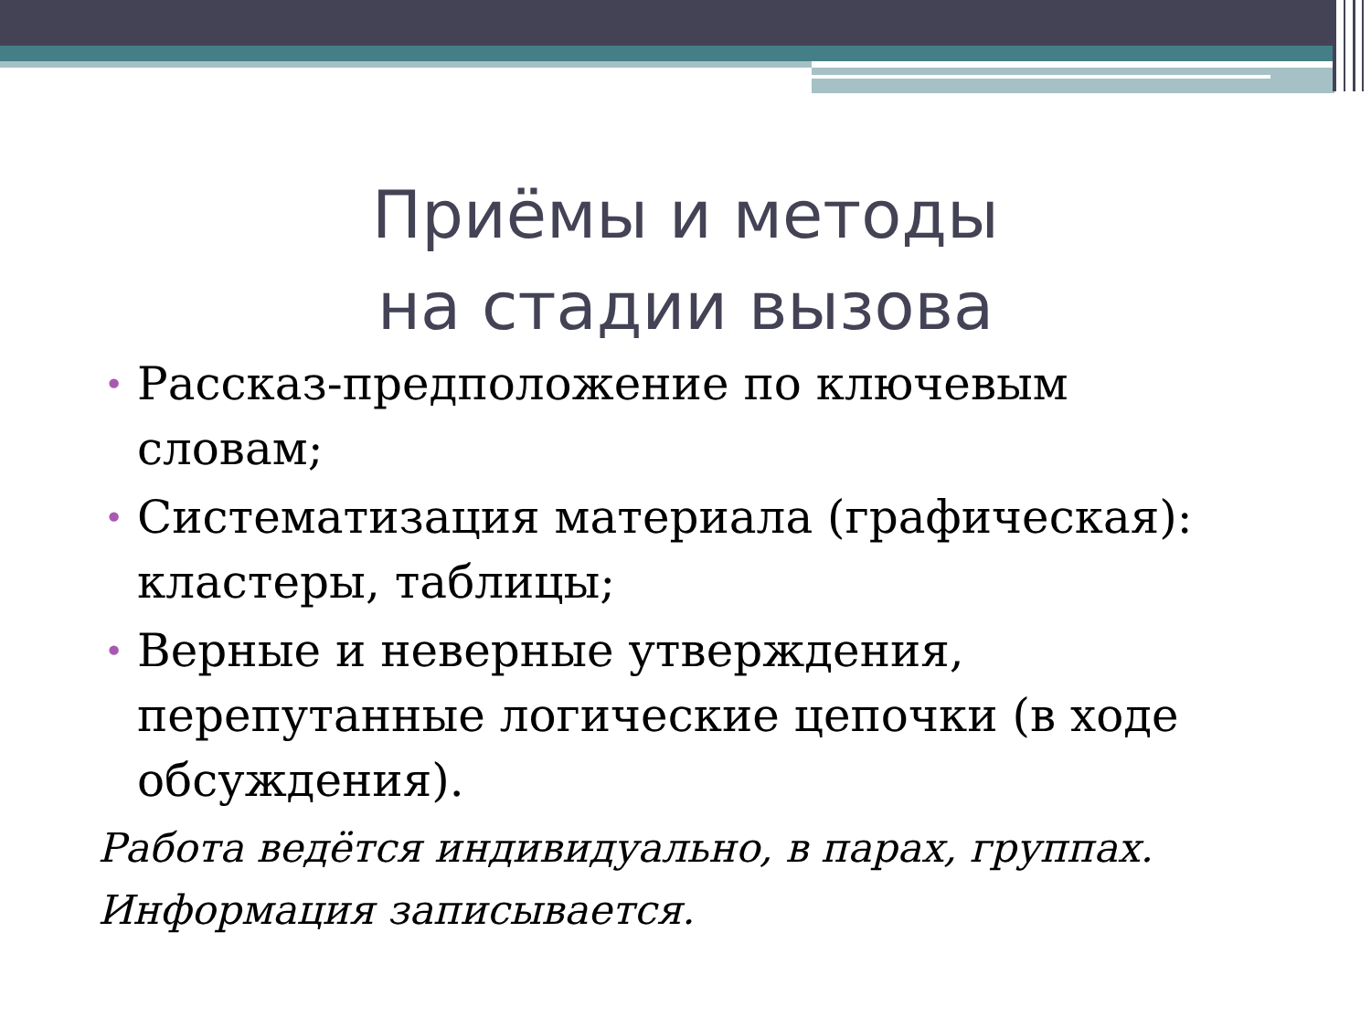Приёмы и методы
на стадии вызова
• Рассказ-предположение по ключевым словам;
• Систематизация материала (графическая): кластеры, таблицы;
• Верные и неверные утверждения, перепутанные логические цепочки (в ходе обсуждения).
Работа ведётся индивидуально, в парах, группах.
Информация записывается.